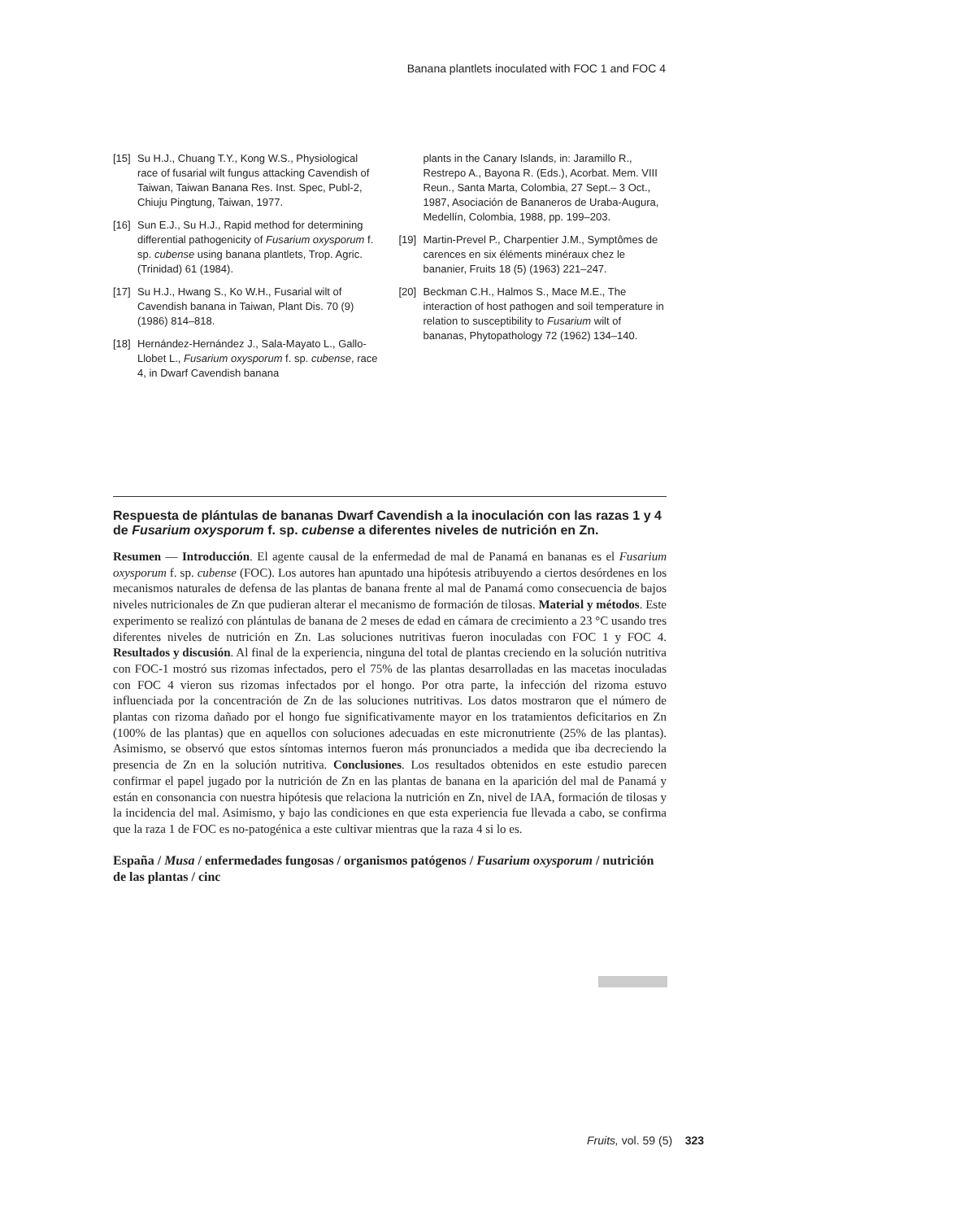Banana plantlets inoculated with FOC 1 and FOC 4
[15] Su H.J., Chuang T.Y., Kong W.S., Physiological race of fusarial wilt fungus attacking Cavendish of Taiwan, Taiwan Banana Res. Inst. Spec, Publ-2, Chiuju Pingtung, Taiwan, 1977.
[16] Sun E.J., Su H.J., Rapid method for determining differential pathogenicity of Fusarium oxysporum f. sp. cubense using banana plantlets, Trop. Agric. (Trinidad) 61 (1984).
[17] Su H.J., Hwang S., Ko W.H., Fusarial wilt of Cavendish banana in Taiwan, Plant Dis. 70 (9) (1986) 814–818.
[18] Hernández-Hernández J., Sala-Mayato L., Gallo-Llobet L., Fusarium oxysporum f. sp. cubense, race 4, in Dwarf Cavendish banana
plants in the Canary Islands, in: Jaramillo R., Restrepo A., Bayona R. (Eds.), Acorbat. Mem. VIII Reun., Santa Marta, Colombia, 27 Sept.– 3 Oct., 1987, Asociación de Bananeros de Uraba-Augura, Medellín, Colombia, 1988, pp. 199–203.
[19] Martin-Prevel P., Charpentier J.M., Symptômes de carences en six éléments minéraux chez le bananier, Fruits 18 (5) (1963) 221–247.
[20] Beckman C.H., Halmos S., Mace M.E., The interaction of host pathogen and soil temperature in relation to susceptibility to Fusarium wilt of bananas, Phytopathology 72 (1962) 134–140.
Respuesta de plántulas de bananas Dwarf Cavendish a la inoculación con las razas 1 y 4 de Fusarium oxysporum f. sp. cubense a diferentes niveles de nutrición en Zn.
Resumen — Introducción. El agente causal de la enfermedad de mal de Panamá en bananas es el Fusarium oxysporum f. sp. cubense (FOC). Los autores han apuntado una hipótesis atribuyendo a ciertos desórdenes en los mecanismos naturales de defensa de las plantas de banana frente al mal de Panamá como consecuencia de bajos niveles nutricionales de Zn que pudieran alterar el mecanismo de formación de tilosas. Material y métodos. Este experimento se realizó con plántulas de banana de 2 meses de edad en cámara de crecimiento a 23 °C usando tres diferentes niveles de nutrición en Zn. Las soluciones nutritivas fueron inoculadas con FOC 1 y FOC 4. Resultados y discusión. Al final de la experiencia, ninguna del total de plantas creciendo en la solución nutritiva con FOC-1 mostró sus rizomas infectados, pero el 75% de las plantas desarrolladas en las macetas inoculadas con FOC 4 vieron sus rizomas infectados por el hongo. Por otra parte, la infección del rizoma estuvo influenciada por la concentración de Zn de las soluciones nutritivas. Los datos mostraron que el número de plantas con rizoma dañado por el hongo fue significativamente mayor en los tratamientos deficitarios en Zn (100% de las plantas) que en aquellos con soluciones adecuadas en este micronutriente (25% de las plantas). Asimismo, se observó que estos síntomas internos fueron más pronunciados a medida que iba decreciendo la presencia de Zn en la solución nutritiva. Conclusiones. Los resultados obtenidos en este estudio parecen confirmar el papel jugado por la nutrición de Zn en las plantas de banana en la aparición del mal de Panamá y están en consonancia con nuestra hipótesis que relaciona la nutrición en Zn, nivel de IAA, formación de tilosas y la incidencia del mal. Asimismo, y bajo las condiciones en que esta experiencia fue llevada a cabo, se confirma que la raza 1 de FOC es no-patogénica a este cultivar mientras que la raza 4 si lo es.
España / Musa / enfermedades fungosas / organismos patógenos / Fusarium oxysporum / nutrición de las plantas / cinc
Fruits, vol. 59 (5) 323